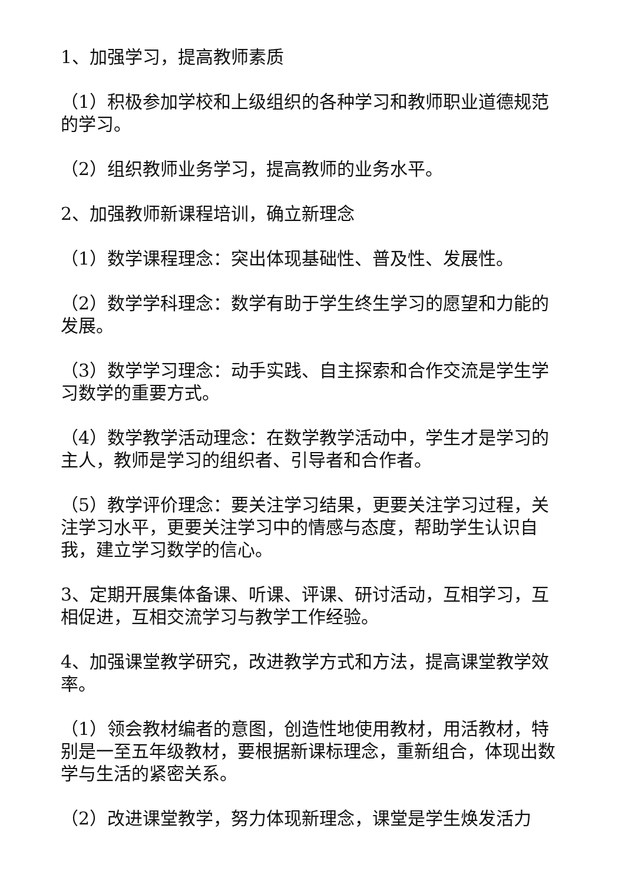1、加强学习，提高教师素质
（1）积极参加学校和上级组织的各种学习和教师职业道德规范的学习。
（2）组织教师业务学习，提高教师的业务水平。
2、加强教师新课程培训，确立新理念
（1）数学课程理念：突出体现基础性、普及性、发展性。
（2）数学学科理念：数学有助于学生终生学习的愿望和力能的发展。
（3）数学学习理念：动手实践、自主探索和合作交流是学生学习数学的重要方式。
（4）数学教学活动理念：在数学教学活动中，学生才是学习的主人，教师是学习的组织者、引导者和合作者。
（5）教学评价理念：要关注学习结果，更要关注学习过程，关注学习水平，更要关注学习中的情感与态度，帮助学生认识自我，建立学习数学的信心。
3、定期开展集体备课、听课、评课、研讨活动，互相学习，互相促进，互相交流学习与教学工作经验。
4、加强课堂教学研究，改进教学方式和方法，提高课堂教学效率。
（1）领会教材编者的意图，创造性地使用教材，用活教材，特别是一至五年级教材，要根据新课标理念，重新组合，体现出数学与生活的紧密关系。
（2）改进课堂教学，努力体现新理念，课堂是学生焕发活力